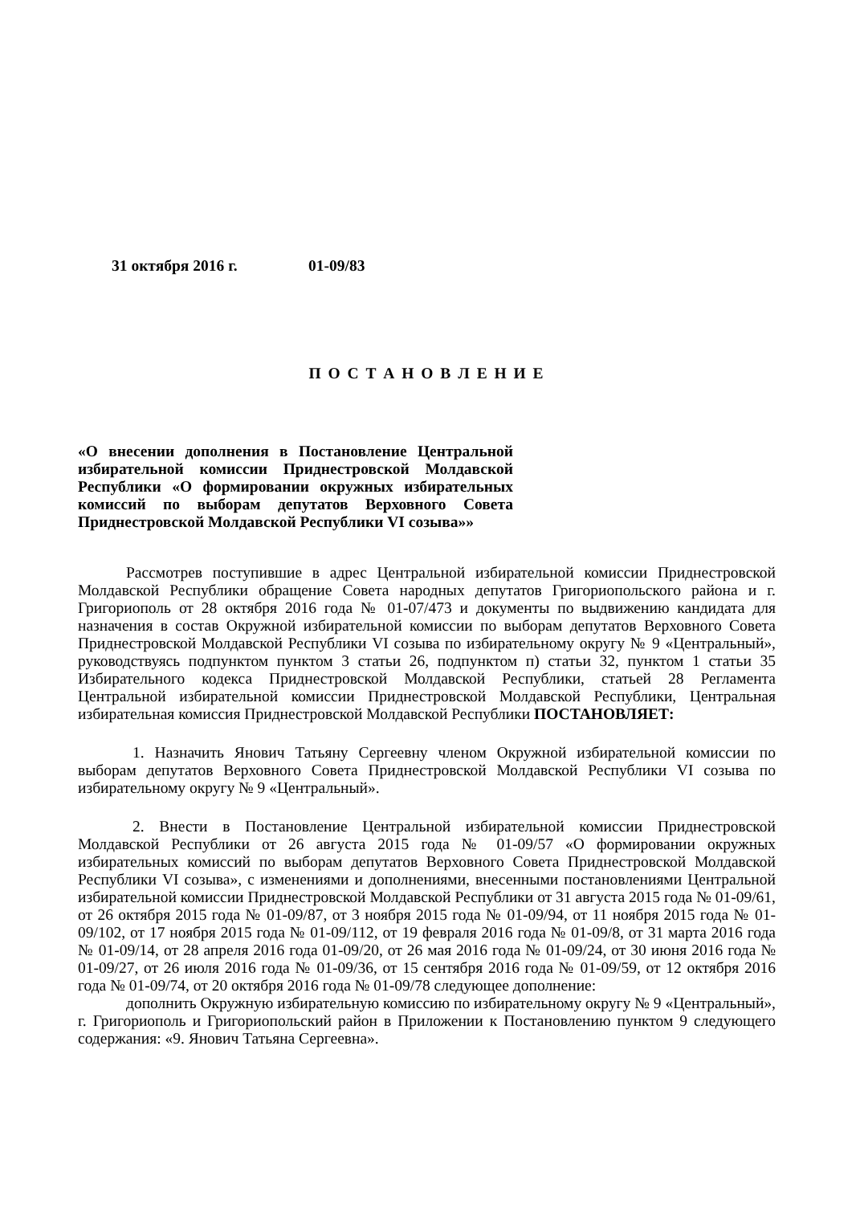31 октября 2016 г. 01-09/83
П О С Т А Н О В Л Е Н И Е
«О внесении дополнения в Постановление Центральной избирательной комиссии Приднестровской Молдавской Республики «О формировании окружных избирательных комиссий по выборам депутатов Верховного Совета Приднестровской Молдавской Республики VI созыва»»
Рассмотрев поступившие в адрес Центральной избирательной комиссии Приднестровской Молдавской Республики обращение Совета народных депутатов Григориопольского района и г. Григориополь от 28 октября 2016 года № 01-07/473 и документы по выдвижению кандидата для назначения в состав Окружной избирательной комиссии по выборам депутатов Верховного Совета Приднестровской Молдавской Республики VI созыва по избирательному округу № 9 «Центральный», руководствуясь подпунктом пунктом 3 статьи 26, подпунктом п) статьи 32, пунктом 1 статьи 35 Избирательного кодекса Приднестровской Молдавской Республики, статьей 28 Регламента Центральной избирательной комиссии Приднестровской Молдавской Республики, Центральная избирательная комиссия Приднестровской Молдавской Республики ПОСТАНОВЛЯЕТ:
1. Назначить Янович Татьяну Сергеевну членом Окружной избирательной комиссии по выборам депутатов Верховного Совета Приднестровской Молдавской Республики VI созыва по избирательному округу № 9 «Центральный».
2. Внести в Постановление Центральной избирательной комиссии Приднестровской Молдавской Республики от 26 августа 2015 года № 01-09/57 «О формировании окружных избирательных комиссий по выборам депутатов Верховного Совета Приднестровской Молдавской Республики VI созыва», с изменениями и дополнениями, внесенными постановлениями Центральной избирательной комиссии Приднестровской Молдавской Республики от 31 августа 2015 года № 01-09/61, от 26 октября 2015 года № 01-09/87, от 3 ноября 2015 года № 01-09/94, от 11 ноября 2015 года № 01-09/102, от 17 ноября 2015 года № 01-09/112, от 19 февраля 2016 года № 01-09/8, от 31 марта 2016 года № 01-09/14, от 28 апреля 2016 года 01-09/20, от 26 мая 2016 года № 01-09/24, от 30 июня 2016 года № 01-09/27, от 26 июля 2016 года № 01-09/36, от 15 сентября 2016 года № 01-09/59, от 12 октября 2016 года № 01-09/74, от 20 октября 2016 года № 01-09/78 следующее дополнение:
дополнить Окружную избирательную комиссию по избирательному округу № 9 «Центральный», г. Григориополь и Григориопольский район в Приложении к Постановлению пунктом 9 следующего содержания: «9. Янович Татьяна Сергеевна».